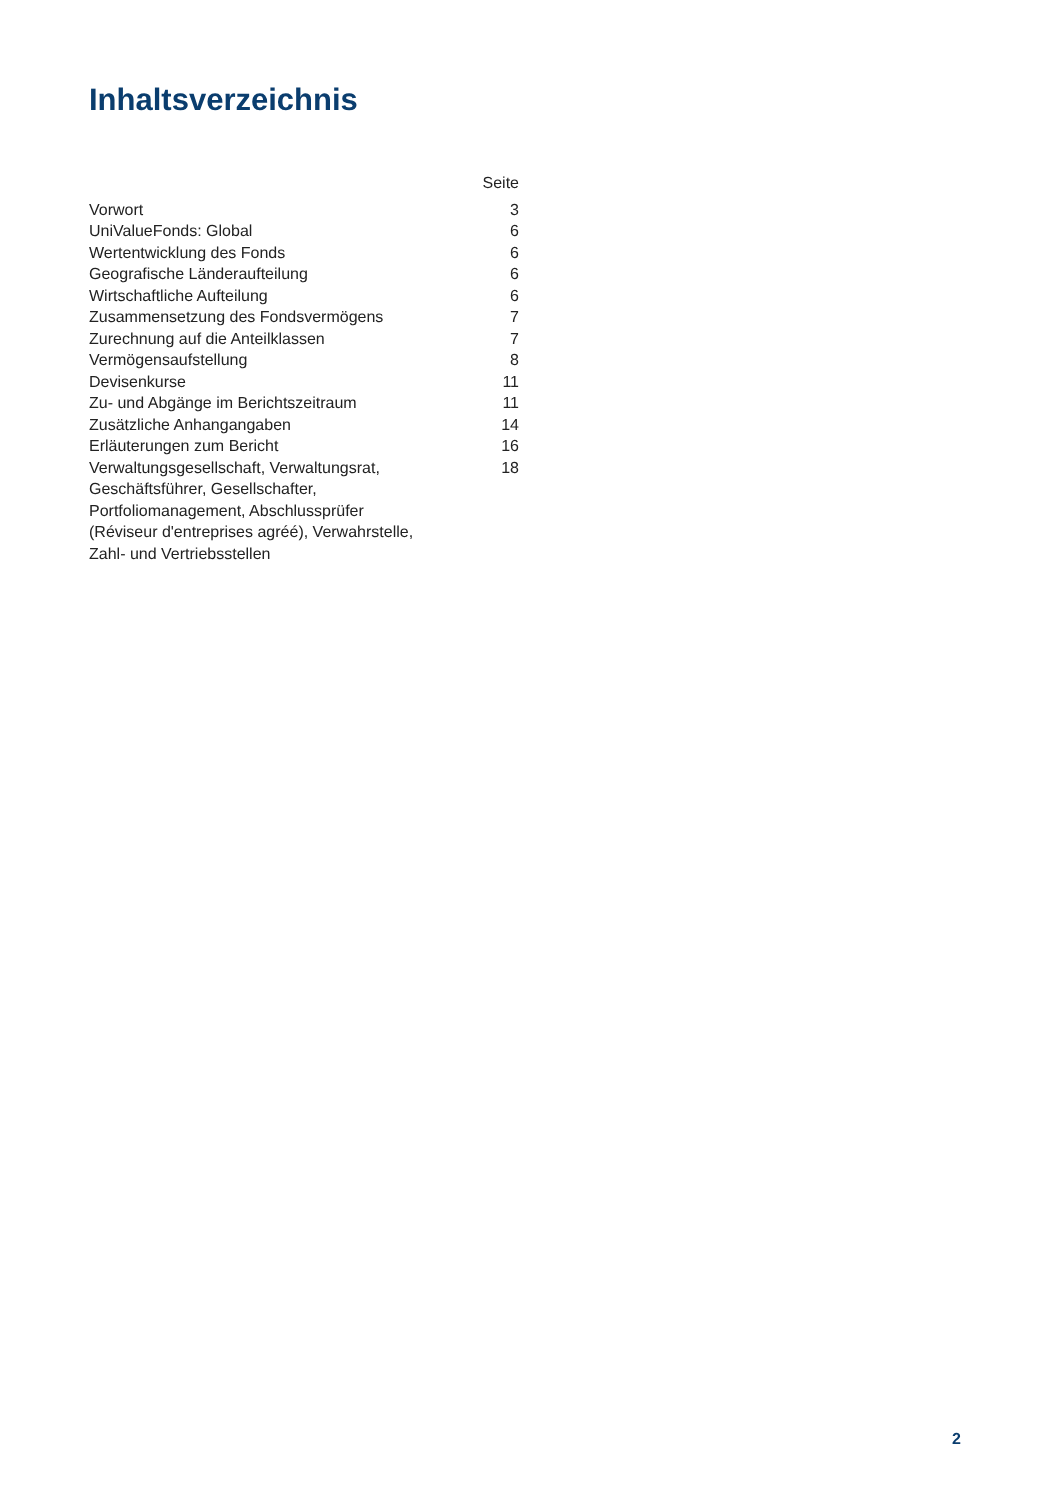Inhaltsverzeichnis
| | Seite |
| Vorwort | 3 |
| UniValueFonds: Global | 6 |
| Wertentwicklung des Fonds | 6 |
| Geografische Länderaufteilung | 6 |
| Wirtschaftliche Aufteilung | 6 |
| Zusammensetzung des Fondsvermögens | 7 |
| Zurechnung auf die Anteilklassen | 7 |
| Vermögensaufstellung | 8 |
| Devisenkurse | 11 |
| Zu- und Abgänge im Berichtszeitraum | 11 |
| Zusätzliche Anhangangaben | 14 |
| Erläuterungen zum Bericht | 16 |
| Verwaltungsgesellschaft, Verwaltungsrat, Geschäftsführer, Gesellschafter, Portfoliomanagement, Abschlussprüfer (Réviseur d'entreprises agréé), Verwahrstelle, Zahl- und Vertriebsstellen | 18 |
2